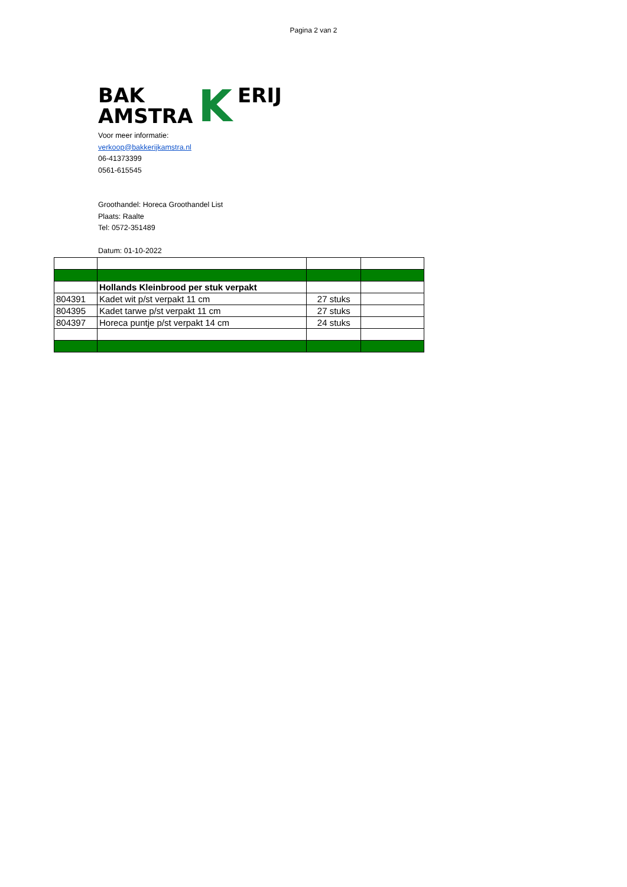Pagina 2 van 2
BAK K ERIJ AMSTRA
Voor meer informatie:
verkoop@bakkerijkamstra.nl
06-41373399
0561-615545
Groothandel: Horeca Groothandel List
Plaats: Raalte
Tel: 0572-351489
Datum: 01-10-2022
| | Hollands Kleinbrood per stuk verpakt | | |
| 804391 | Kadet wit p/st verpakt 11 cm | 27 stuks | |
| 804395 | Kadet tarwe p/st verpakt 11 cm | 27 stuks | |
| 804397 | Horeca puntje p/st verpakt 14 cm | 24 stuks | |